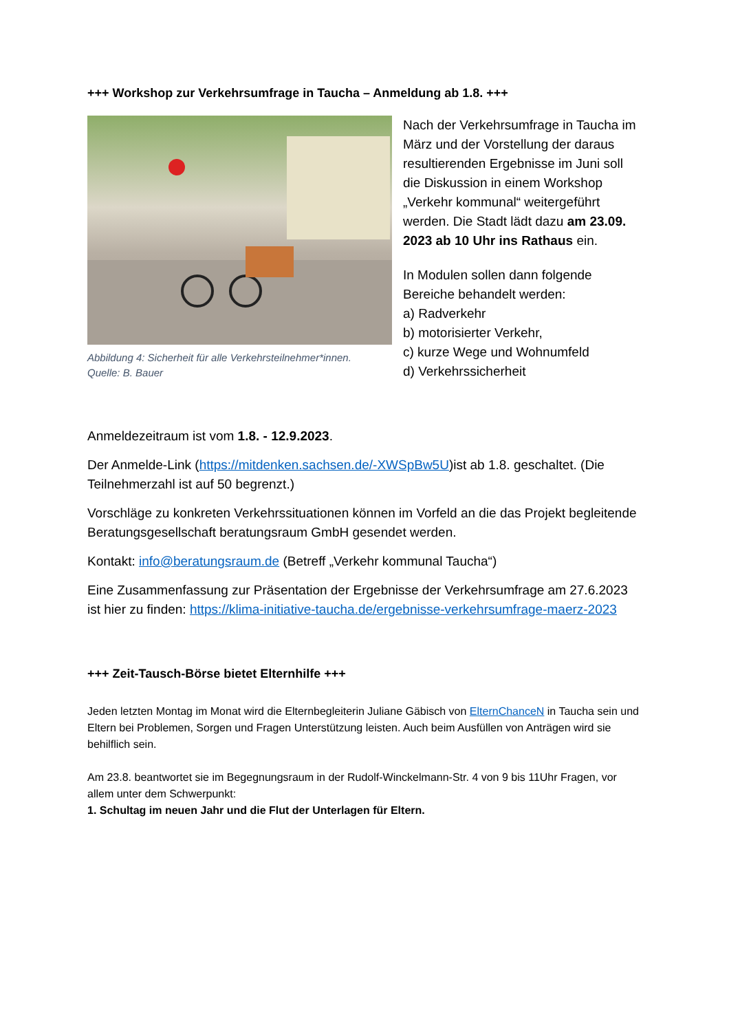+++ Workshop zur Verkehrsumfrage in Taucha – Anmeldung ab 1.8. +++
Abbildung 4: Sicherheit für alle Verkehrsteilnehmer*innen.
Quelle: B. Bauer
Nach der Verkehrsumfrage in Taucha im März und der Vorstellung der daraus resultierenden Ergebnisse im Juni soll die Diskussion in einem Workshop „Verkehr kommunal“ weitergeführt werden. Die Stadt lädt dazu am 23.09. 2023 ab 10 Uhr ins Rathaus ein.
In Modulen sollen dann folgende Bereiche behandelt werden:
a) Radverkehr
b) motorisierter Verkehr,
c) kurze Wege und Wohnumfeld
d) Verkehrssicherheit
Anmeldezeitraum ist vom 1.8. - 12.9.2023.
Der Anmelde-Link (https://mitdenken.sachsen.de/-XWSpBw5U)ist ab 1.8. geschaltet. (Die Teilnehmerzahl ist auf 50 begrenzt.)
Vorschläge zu konkreten Verkehrssituationen können im Vorfeld an die das Projekt begleitende Beratungsgesellschaft beratungsraum GmbH gesendet werden.
Kontakt: info@beratungsraum.de (Betreff „Verkehr kommunal Taucha“)
Eine Zusammenfassung zur Präsentation der Ergebnisse der Verkehrsumfrage am 27.6.2023 ist hier zu finden: https://klima-initiative-taucha.de/ergebnisse-verkehrsumfrage-maerz-2023
+++ Zeit-Tausch-Börse bietet Elternhilfe +++
Jeden letzten Montag im Monat wird die Elternbegleiterin Juliane Gäbisch von ElternChanceN in Taucha sein und Eltern bei Problemen, Sorgen und Fragen Unterstützung leisten. Auch beim Ausfüllen von Anträgen wird sie behilflich sein.
Am 23.8. beantwortet sie im Begegnungsraum in der Rudolf-Winckelmann-Str. 4 von 9 bis 11Uhr Fragen, vor allem unter dem Schwerpunkt:
1. Schultag im neuen Jahr und die Flut der Unterlagen für Eltern.